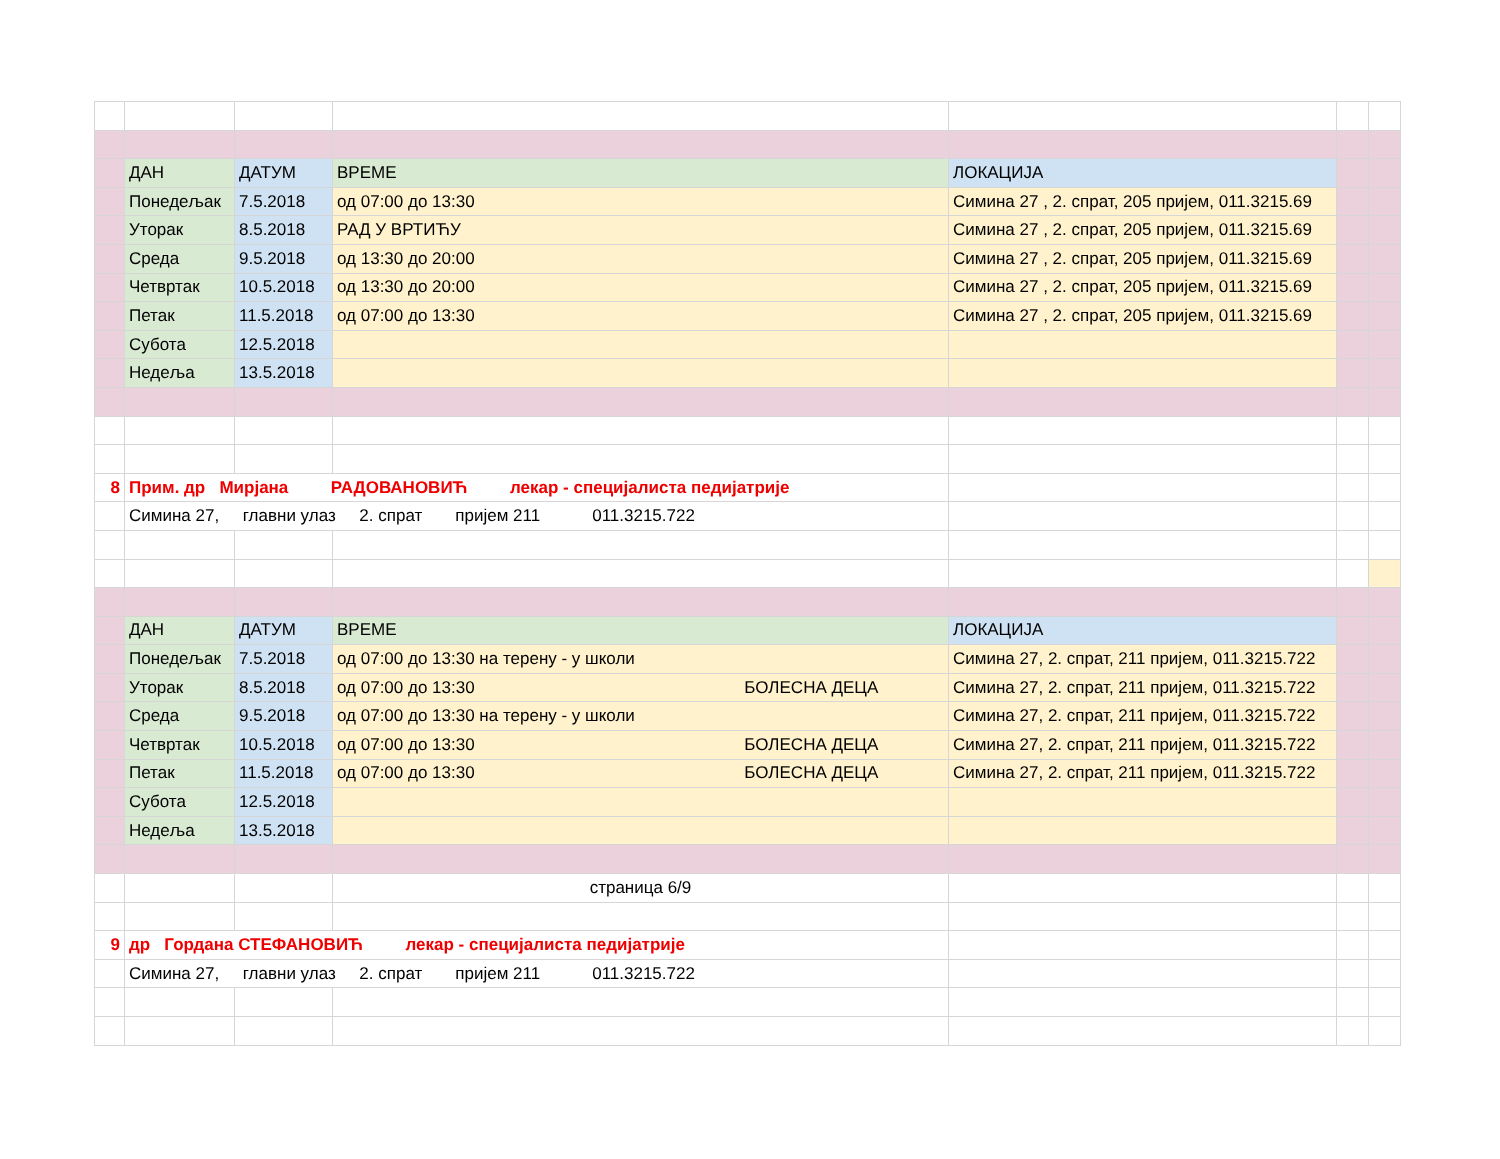| | ДАН | ДАТУМ | ВРЕМЕ | ЛОКАЦИЈА | | |
| | Понедељак | 7.5.2018 | од 07:00 до 13:30 | Симина 27 , 2. спрат, 205 пријем, 011.3215.69 | | |
| | Уторак | 8.5.2018 | РАД У ВРТИЋУ | Симина 27 , 2. спрат, 205 пријем, 011.3215.69 | | |
| | Среда | 9.5.2018 | од 13:30 до 20:00 | Симина 27 , 2. спрат, 205 пријем, 011.3215.69 | | |
| | Четвртак | 10.5.2018 | од 13:30 до 20:00 | Симина 27 , 2. спрат, 205 пријем, 011.3215.69 | | |
| | Петак | 11.5.2018 | од 07:00 до 13:30 | Симина 27 , 2. спрат, 205 пријем, 011.3215.69 | | |
| | Субота | 12.5.2018 | | | | |
| | Недеља | 13.5.2018 | | | | |
| 8 | Прим. др Мирјана РАДОВАНОВИЋ лекар - специјалиста педијатрије | | | | | |
| | Симина 27, главни улаз 2. спрат пријем 211 011.3215.722 | | | | | |
| | ДАН | ДАТУМ | ВРЕМЕ | ЛОКАЦИЈА | | |
| | Понедељак | 7.5.2018 | од 07:00 до 13:30 на терену - у школи | Симина 27, 2. спрат, 211 пријем, 011.3215.722 | | |
| | Уторак | 8.5.2018 | од 07:00 до 13:30 БОЛЕСНА ДЕЦА | Симина 27, 2. спрат, 211 пријем, 011.3215.722 | | |
| | Среда | 9.5.2018 | од 07:00 до 13:30 на терену - у школи | Симина 27, 2. спрат, 211 пријем, 011.3215.722 | | |
| | Четвртак | 10.5.2018 | од 07:00 до 13:30 БОЛЕСНА ДЕЦА | Симина 27, 2. спрат, 211 пријем, 011.3215.722 | | |
| | Петак | 11.5.2018 | од 07:00 до 13:30 БОЛЕСНА ДЕЦА | Симина 27, 2. спрат, 211 пријем, 011.3215.722 | | |
| | Субота | 12.5.2018 | | | | |
| | Недеља | 13.5.2018 | | | | |
| | | | страница 6/9 | | | |
| 9 | др Гордана СТЕФАНОВИЋ лекар - специјалиста педијатрије | | | | | |
| | Симина 27, главни улаз 2. спрат пријем 211 011.3215.722 | | | | | |